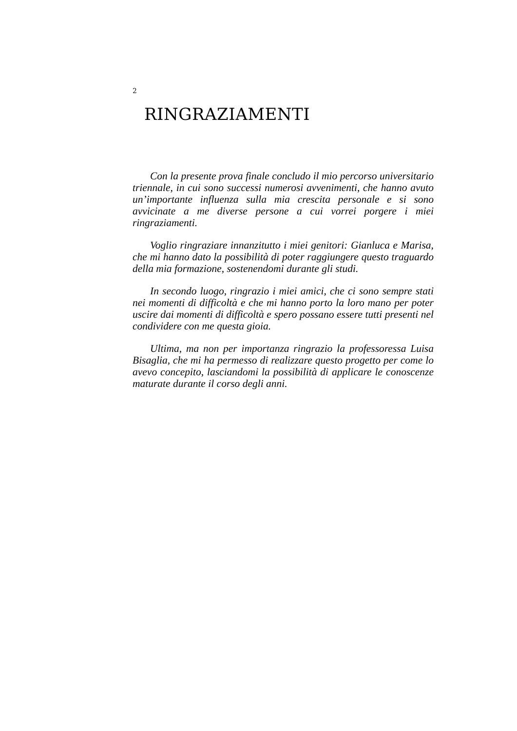2
RINGRAZIAMENTI
Con la presente prova finale concludo il mio percorso universitario triennale, in cui sono successi numerosi avvenimenti, che hanno avuto un’importante influenza sulla mia crescita personale e si sono avvicinate a me diverse persone a cui vorrei porgere i miei ringraziamenti.
Voglio ringraziare innanzitutto i miei genitori: Gianluca e Marisa, che mi hanno dato la possibilità di poter raggiungere questo traguardo della mia formazione, sostenendomi durante gli studi.
In secondo luogo, ringrazio i miei amici, che ci sono sempre stati nei momenti di difficoltà e che mi hanno porto la loro mano per poter uscire dai momenti di difficoltà e spero possano essere tutti presenti nel condividere con me questa gioia.
Ultima, ma non per importanza ringrazio la professoressa Luisa Bisaglia, che mi ha permesso di realizzare questo progetto per come lo avevo concepito, lasciandomi la possibilità di applicare le conoscenze maturate durante il corso degli anni.